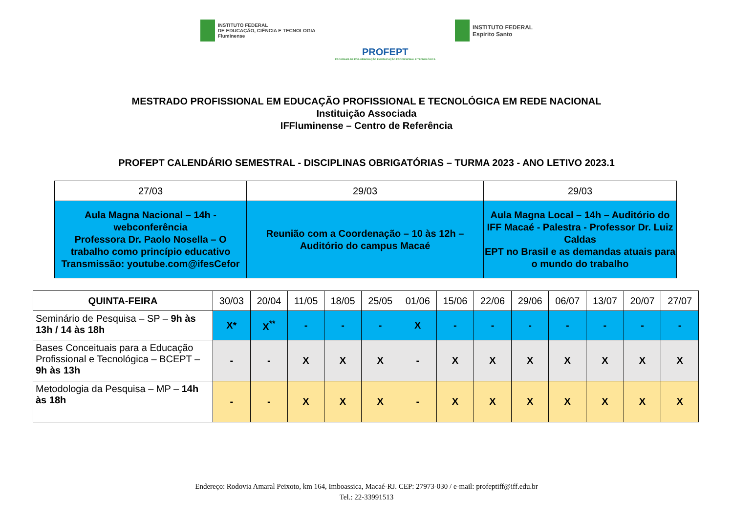INSTITUTO FEDERAL
DE EDUCAÇÃO, CIÊNCIA E TECNOLOGIA
Fluminense
PROFEPT
PROGRAMA DE PÓS-GRADUAÇÃO EM EDUCAÇÃO PROFISSIONAL E TECNOLÓGICA
INSTITUTO FEDERAL
Espírito Santo
MESTRADO PROFISSIONAL EM EDUCAÇÃO PROFISSIONAL E TECNOLÓGICA EM REDE NACIONAL
Instituição Associada
IFFluminense – Centro de Referência
PROFEPT CALENDÁRIO SEMESTRAL - DISCIPLINAS OBRIGATÓRIAS – TURMA 2023 - ANO LETIVO 2023.1
| 27/03 | 29/03 | 29/03 |
| Aula Magna Nacional – 14h - webconferência Professora Dr. Paolo Nosella – O trabalho como princípio educativo Transmissão: youtube.com@ifesCefor | Reunião com a Coordenação – 10 às 12h – Auditório do campus Macaé | Aula Magna Local – 14h – Auditório do IFF Macaé - Palestra - Professor Dr. Luiz Caldas EPT no Brasil e as demandas atuais para o mundo do trabalho |
| QUINTA-FEIRA | 30/03 | 20/04 | 11/05 | 18/05 | 25/05 | 01/06 | 15/06 | 22/06 | 29/06 | 06/07 | 13/07 | 20/07 | 27/07 |
| --- | --- | --- | --- | --- | --- | --- | --- | --- | --- | --- | --- | --- | --- |
| Seminário de Pesquisa – SP – 9h às 13h / 14 às 18h | X* | X<sup>**</sup> | - | - | - | X | - | - | - | - | - | - | - |
| Bases Conceituais para a Educação Profissional e Tecnológica – BCEPT – 9h às 13h | - | - | X | X | X | - | X | X | X | X | X | X | X |
| Metodologia da Pesquisa – MP – 14h às 18h | - | - | X | X | X | - | X | X | X | X | X | X | X |
Endereço: Rodovia Amaral Peixoto, km 164, Imboassica, Macaé-RJ. CEP: 27973-030 / e-mail: profeptiff@iff.edu.br
Tel.: 22-33991513